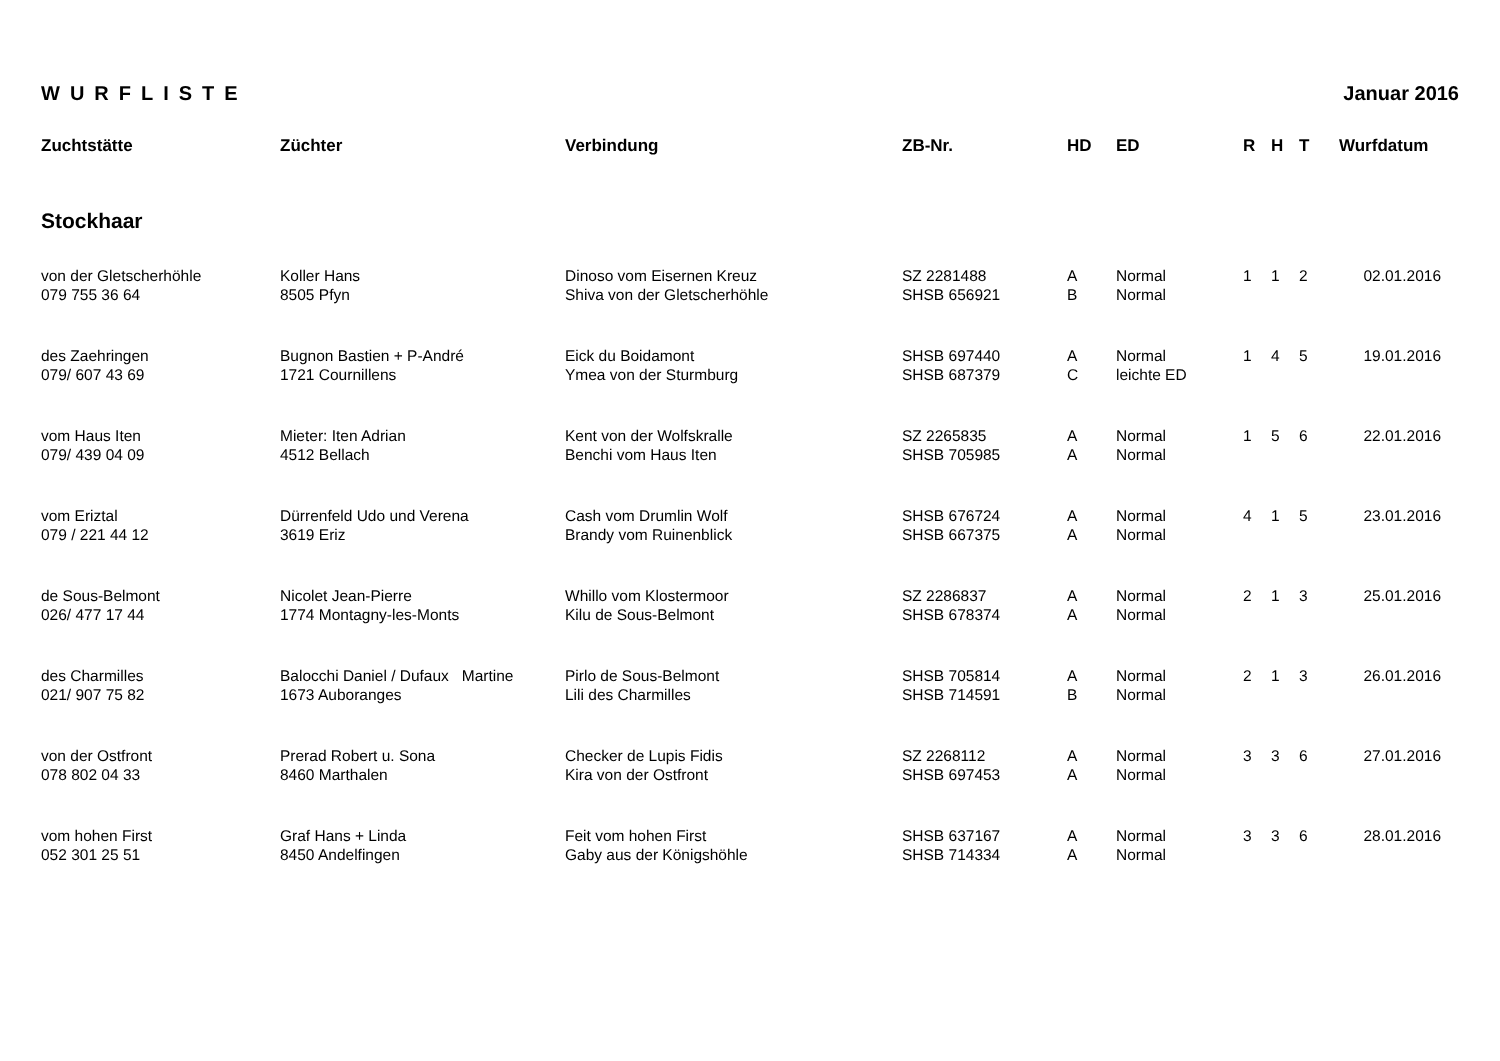WURFLISTE Januar 2016
| Zuchtstätte | Züchter | Verbindung | ZB-Nr. | HD | ED | R | H | T | Wurfdatum |
| --- | --- | --- | --- | --- | --- | --- | --- | --- | --- |
| Stockhaar | | | | | | | | | |
| von der Gletscherhöhle 079 755 36 64 | Koller Hans 8505 Pfyn | Dinoso vom Eisernen Kreuz Shiva von der Gletscherhöhle | SZ 2281488 SHSB 656921 | A B | Normal Normal | 1 | 1 | 2 | 02.01.2016 |
| des Zaehringen 079/ 607 43 69 | Bugnon Bastien + P-André 1721 Cournillens | Eick du Boidamont Ymea von der Sturmburg | SHSB 697440 SHSB 687379 | A C | Normal leichte ED | 1 | 4 | 5 | 19.01.2016 |
| vom Haus Iten 079/ 439 04 09 | Mieter: Iten Adrian 4512 Bellach | Kent von der Wolfskralle Benchi vom Haus Iten | SZ 2265835 SHSB 705985 | A A | Normal Normal | 1 | 5 | 6 | 22.01.2016 |
| vom Eriztal 079 / 221 44 12 | Dürrenfeld Udo und Verena 3619 Eriz | Cash vom Drumlin Wolf Brandy vom Ruinenblick | SHSB 676724 SHSB 667375 | A A | Normal Normal | 4 | 1 | 5 | 23.01.2016 |
| de Sous-Belmont 026/ 477 17 44 | Nicolet Jean-Pierre 1774 Montagny-les-Monts | Whillo vom Klostermoor Kilu de Sous-Belmont | SZ 2286837 SHSB 678374 | A A | Normal Normal | 2 | 1 | 3 | 25.01.2016 |
| des Charmilles 021/ 907 75 82 | Balocchi Daniel / Dufaux Martine 1673 Auboranges | Pirlo de Sous-Belmont Lili des Charmilles | SHSB 705814 SHSB 714591 | A B | Normal Normal | 2 | 1 | 3 | 26.01.2016 |
| von der Ostfront 078 802 04 33 | Prerad Robert u. Sona 8460 Marthalen | Checker de Lupis Fidis Kira von der Ostfront | SZ 2268112 SHSB 697453 | A A | Normal Normal | 3 | 3 | 6 | 27.01.2016 |
| vom hohen First 052 301 25 51 | Graf Hans + Linda 8450 Andelfingen | Feit vom hohen First Gaby aus der Königshöhle | SHSB 637167 SHSB 714334 | A A | Normal Normal | 3 | 3 | 6 | 28.01.2016 |